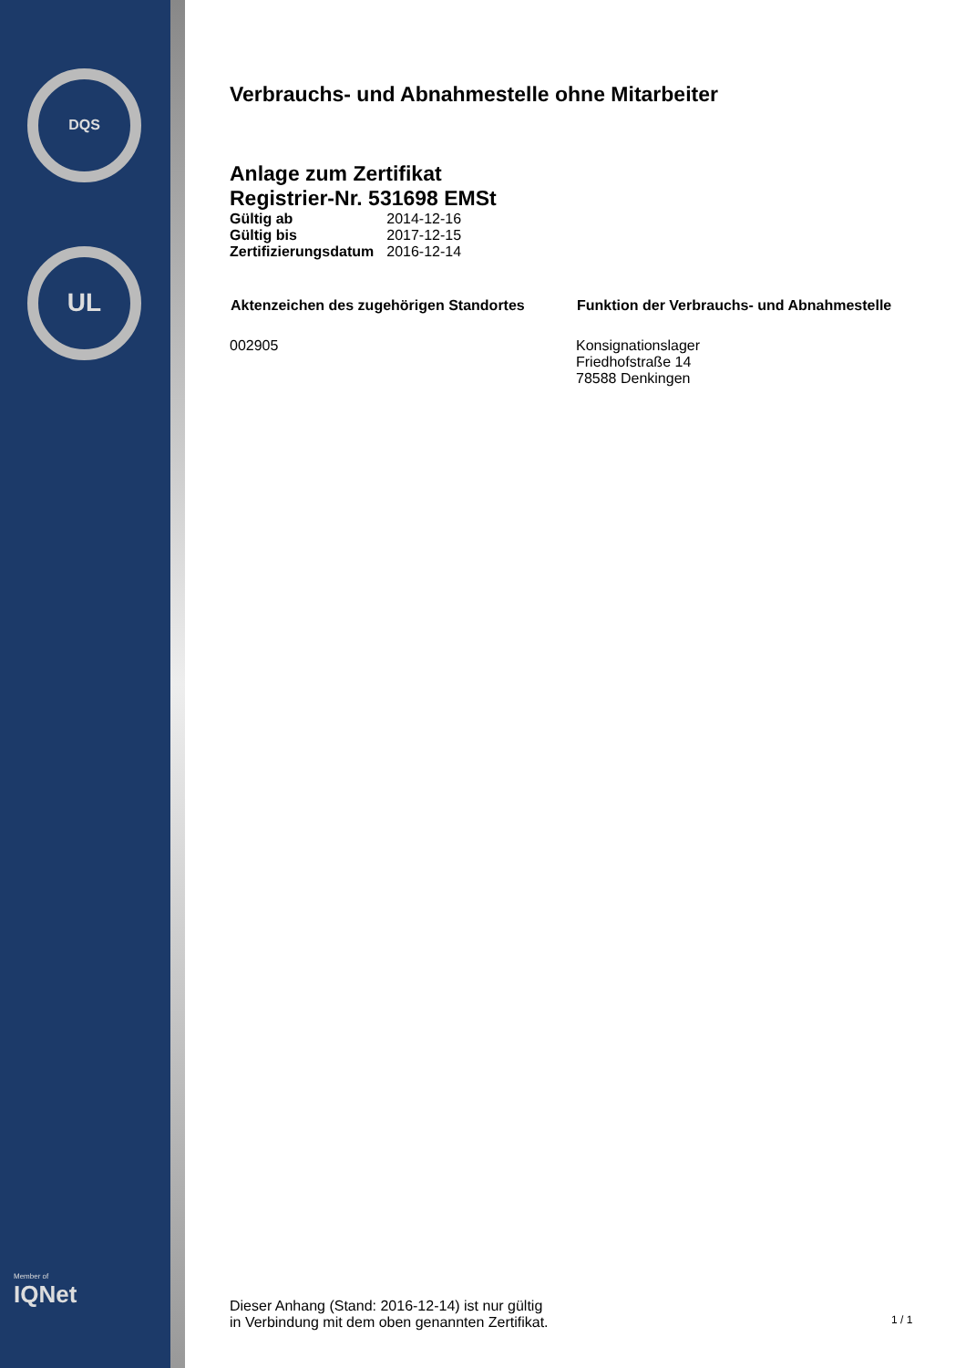DQS
UL
Member of
IQNet
Verbrauchs- und Abnahmestelle ohne Mitarbeiter
Anlage zum Zertifikat
Registrier-Nr. 531698 EMSt
| Gültig ab | 2014-12-16 |
| Gültig bis | 2017-12-15 |
| Zertifizierungsdatum | 2016-12-14 |
| Aktenzeichen des zugehörigen Standortes | Funktion der Verbrauchs- und Abnahmestelle |
| --- | --- |
| 002905 | Konsignationslager Friedhofstraße 14 78588 Denkingen |
Dieser Anhang (Stand: 2016-12-14) ist nur gültig
in Verbindung mit dem oben genannten Zertifikat.
1 / 1